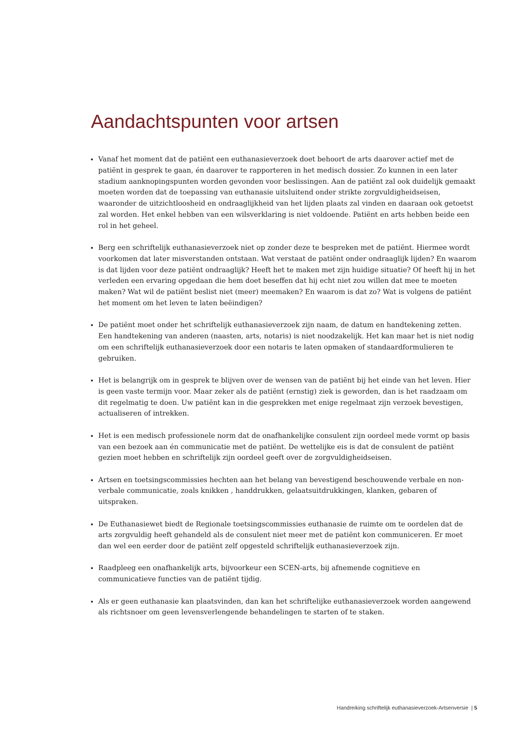Aandachtspunten voor artsen
Vanaf het moment dat de patiënt een euthanasieverzoek doet behoort de arts daarover actief met de patiënt in gesprek te gaan, én daarover te rapporteren in het medisch dossier. Zo kunnen in een later stadium aanknopingspunten worden gevonden voor beslissingen. Aan de patiënt zal ook duidelijk gemaakt moeten worden dat de toepassing van euthanasie uitsluitend onder strikte zorgvuldigheidseisen, waaronder de uitzichtloosheid en ondraaglijkheid van het lijden plaats zal vinden en daaraan ook getoetst zal worden. Het enkel hebben van een wilsverklaring is niet voldoende. Patiënt en arts hebben beide een rol in het geheel.
Berg een schriftelijk euthanasieverzoek niet op zonder deze te bespreken met de patiënt. Hiermee wordt voorkomen dat later misverstanden ontstaan. Wat verstaat de patiënt onder ondraaglijk lijden? En waarom is dat lijden voor deze patiënt ondraaglijk? Heeft het te maken met zijn huidige situatie? Of heeft hij in het verleden een ervaring opgedaan die hem doet beseffen dat hij echt niet zou willen dat mee te moeten maken? Wat wil de patiënt beslist niet (meer) meemaken? En waarom is dat zo? Wat is volgens de patiënt het moment om het leven te laten beëindigen?
De patiënt moet onder het schriftelijk euthanasieverzoek zijn naam, de datum en handtekening zetten. Een handtekening van anderen (naasten, arts, notaris) is niet noodzakelijk. Het kan maar het is niet nodig om een schriftelijk euthanasieverzoek door een notaris te laten opmaken of standaardformulieren te gebruiken.
Het is belangrijk om in gesprek te blijven over de wensen van de patiënt bij het einde van het leven. Hier is geen vaste termijn voor. Maar zeker als de patiënt (ernstig) ziek is geworden, dan is het raadzaam om dit regelmatig te doen. Uw patiënt kan in die gesprekken met enige regelmaat zijn verzoek bevestigen, actualiseren of intrekken.
Het is een medisch professionele norm dat de onafhankelijke consulent zijn oordeel mede vormt op basis van een bezoek aan én communicatie met de patiënt. De wettelijke eis is dat de consulent de patiënt gezien moet hebben en schriftelijk zijn oordeel geeft over de zorgvuldigheidseisen.
Artsen en toetsingscommissies hechten aan het belang van bevestigend beschouwende verbale en non-verbale communicatie, zoals knikken , handdrukken, gelaatsuitdrukkingen, klanken, gebaren of uitspraken.
De Euthanasiewet biedt de Regionale toetsingscommissies euthanasie de ruimte om te oordelen dat de arts zorgvuldig heeft gehandeld als de consulent niet meer met de patiënt kon communiceren. Er moet dan wel een eerder door de patiënt zelf opgesteld schriftelijk euthanasieverzoek zijn.
Raadpleeg een onafhankelijk arts, bijvoorkeur een SCEN-arts, bij afnemende cognitieve en communicatieve functies van de patiënt tijdig.
Als er geen euthanasie kan plaatsvinden, dan kan het schriftelijke euthanasieverzoek worden aangewend als richtsnoer om geen levensverlengende behandelingen te starten of te staken.
Handreiking schriftelijk euthanasieverzoek-Artsenversie | 5